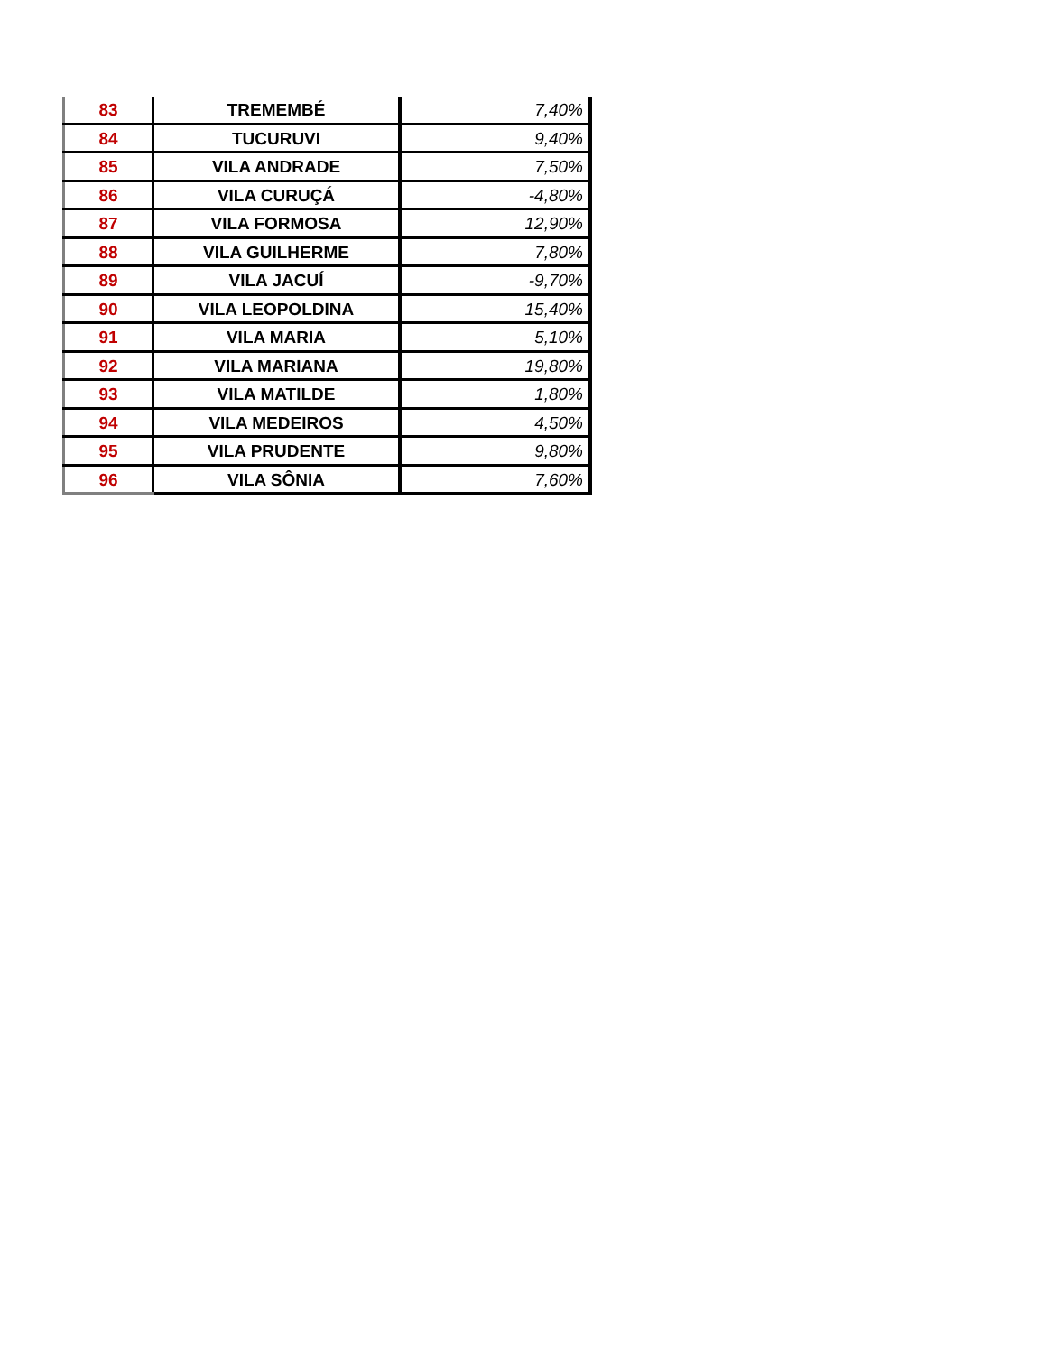| 83 | TREMEMBÉ | 7,40% |
| 84 | TUCURUVI | 9,40% |
| 85 | VILA ANDRADE | 7,50% |
| 86 | VILA CURUÇÁ | -4,80% |
| 87 | VILA FORMOSA | 12,90% |
| 88 | VILA GUILHERME | 7,80% |
| 89 | VILA JACUÍ | -9,70% |
| 90 | VILA LEOPOLDINA | 15,40% |
| 91 | VILA MARIA | 5,10% |
| 92 | VILA MARIANA | 19,80% |
| 93 | VILA MATILDE | 1,80% |
| 94 | VILA MEDEIROS | 4,50% |
| 95 | VILA PRUDENTE | 9,80% |
| 96 | VILA SÔNIA | 7,60% |